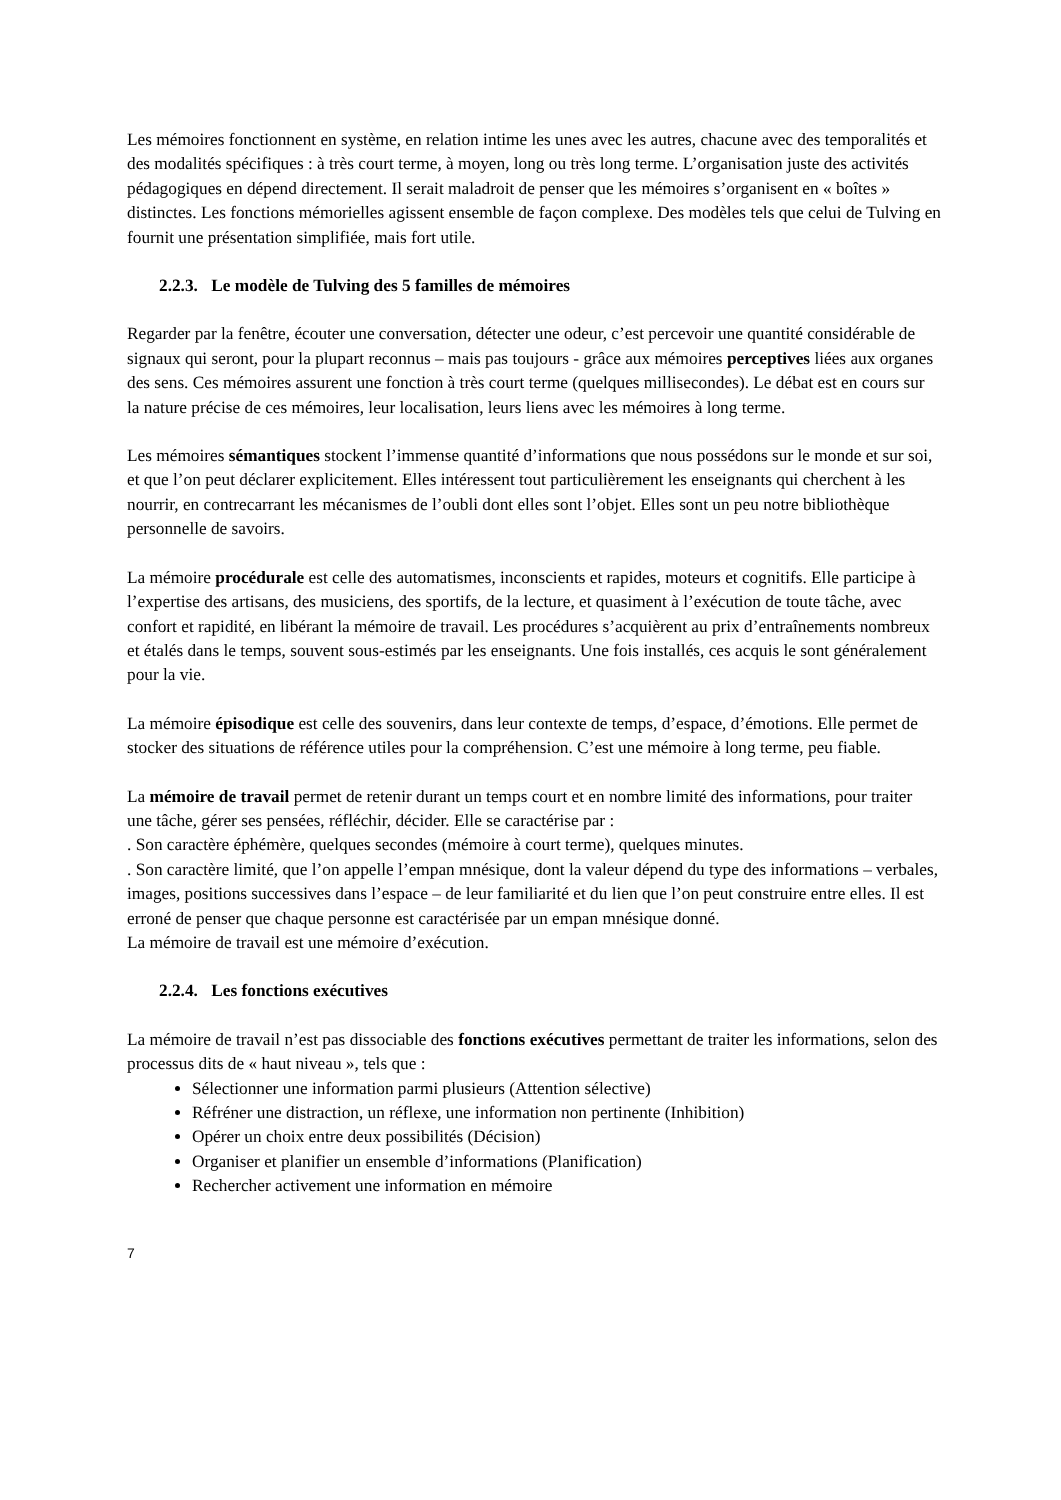Les mémoires fonctionnent en système, en relation intime les unes avec les autres, chacune avec des temporalités et des modalités spécifiques : à très court terme, à moyen, long ou très long terme. L’organisation juste des activités pédagogiques en dépend directement. Il serait maladroit de penser que les mémoires s’organisent en « boîtes » distinctes. Les fonctions mémorielles agissent ensemble de façon complexe. Des modèles tels que celui de Tulving en fournit une présentation simplifiée, mais fort utile.
2.2.3. Le modèle de Tulving des 5 familles de mémoires
Regarder par la fenêtre, écouter une conversation, détecter une odeur, c’est percevoir une quantité considérable de signaux qui seront, pour la plupart reconnus – mais pas toujours - grâce aux mémoires perceptives liées aux organes des sens. Ces mémoires assurent une fonction à très court terme (quelques millisecondes). Le débat est en cours sur la nature précise de ces mémoires, leur localisation, leurs liens avec les mémoires à long terme.
Les mémoires sémantiques stockent l’immense quantité d’informations que nous possédons sur le monde et sur soi, et que l’on peut déclarer explicitement. Elles intéressent tout particulièrement les enseignants qui cherchent à les nourrir, en contrecarrant les mécanismes de l’oubli dont elles sont l’objet. Elles sont un peu notre bibliothèque personnelle de savoirs.
La mémoire procédurale est celle des automatismes, inconscients et rapides, moteurs et cognitifs. Elle participe à l’expertise des artisans, des musiciens, des sportifs, de la lecture, et quasiment à l’exécution de toute tâche, avec confort et rapidité, en libérant la mémoire de travail. Les procédures s’acquièrent au prix d’entraînements nombreux et étalés dans le temps, souvent sous-estimés par les enseignants. Une fois installés, ces acquis le sont généralement pour la vie.
La mémoire épisodique est celle des souvenirs, dans leur contexte de temps, d’espace, d’émotions. Elle permet de stocker des situations de référence utiles pour la compréhension. C’est une mémoire à long terme, peu fiable.
La mémoire de travail permet de retenir durant un temps court et en nombre limité des informations, pour traiter une tâche, gérer ses pensées, réfléchir, décider. Elle se caractérise par :
. Son caractère éphémère, quelques secondes (mémoire à court terme), quelques minutes.
. Son caractère limité, que l’on appelle l’empan mnésique, dont la valeur dépend du type des informations – verbales, images, positions successives dans l’espace – de leur familiarité et du lien que l’on peut construire entre elles. Il est erroné de penser que chaque personne est caractérisée par un empan mnésique donné.
La mémoire de travail est une mémoire d’exécution.
2.2.4. Les fonctions exécutives
La mémoire de travail n’est pas dissociable des fonctions exécutives permettant de traiter les informations, selon des processus dits de « haut niveau », tels que :
Sélectionner une information parmi plusieurs (Attention sélective)
Réfréner une distraction, un réflexe, une information non pertinente (Inhibition)
Opérer un choix entre deux possibilités (Décision)
Organiser et planifier un ensemble d’informations (Planification)
Rechercher activement une information en mémoire
7